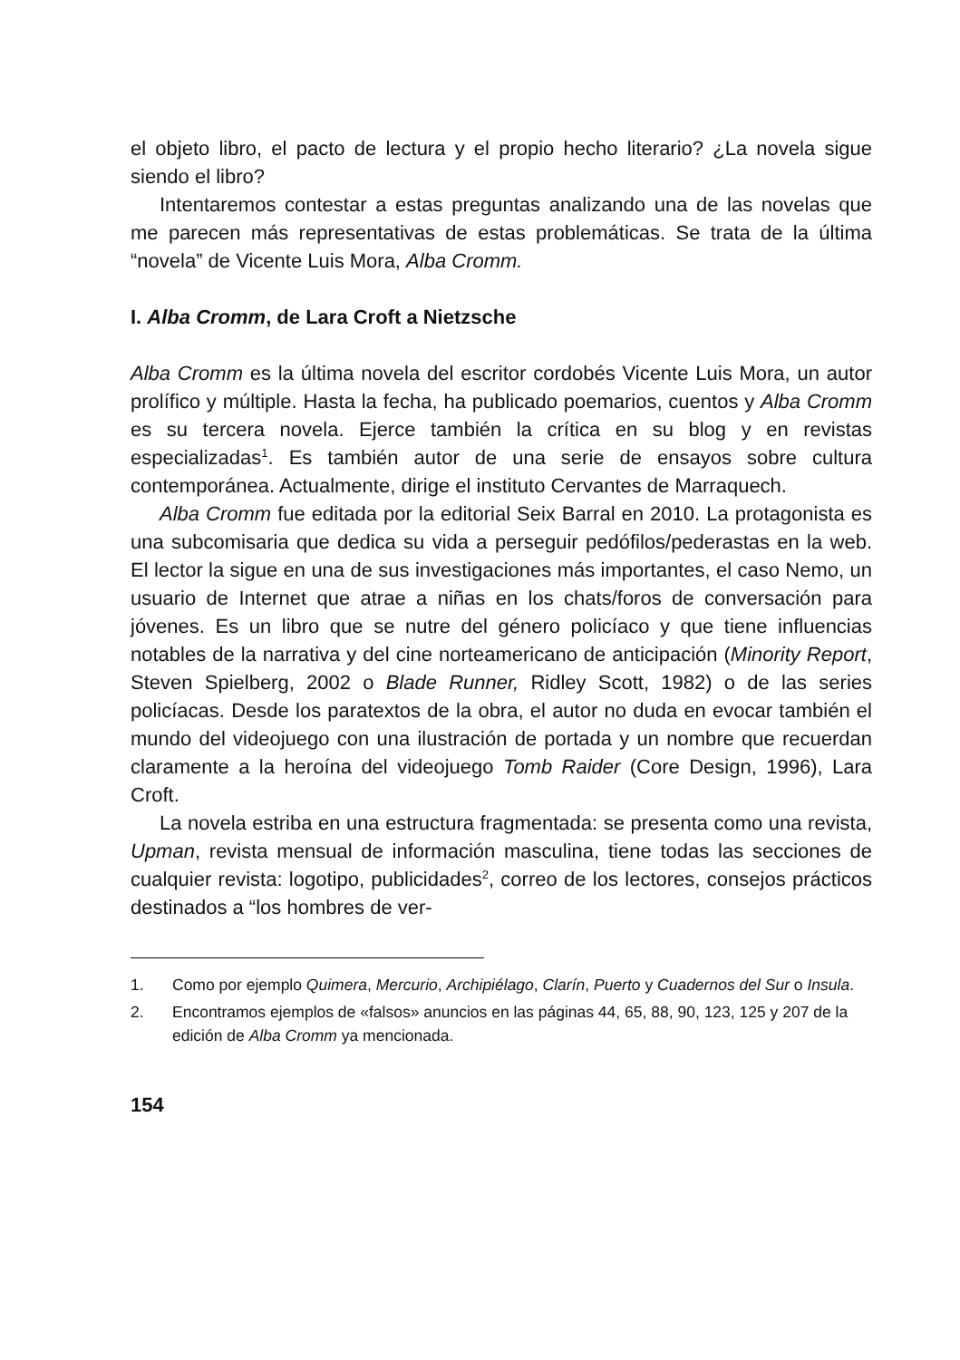el objeto libro, el pacto de lectura y el propio hecho literario? ¿La novela sigue siendo el libro?
Intentaremos contestar a estas preguntas analizando una de las novelas que me parecen más representativas de estas problemáticas. Se trata de la última “novela” de Vicente Luis Mora, Alba Cromm.
I. Alba Cromm, de Lara Croft a Nietzsche
Alba Cromm es la última novela del escritor cordobés Vicente Luis Mora, un autor prolífico y múltiple. Hasta la fecha, ha publicado poemarios, cuentos y Alba Cromm es su tercera novela. Ejerce también la crítica en su blog y en revistas especializadas<sup>1</sup>. Es también autor de una serie de ensayos sobre cultura contemporánea. Actualmente, dirige el instituto Cervantes de Marraquech.
Alba Cromm fue editada por la editorial Seix Barral en 2010. La protagonista es una subcomisaria que dedica su vida a perseguir pedófilos/pederastas en la web. El lector la sigue en una de sus investigaciones más importantes, el caso Nemo, un usuario de Internet que atrae a niñas en los chats/foros de conversación para jóvenes. Es un libro que se nutre del género policíaco y que tiene influencias notables de la narrativa y del cine norteamericano de anticipación (Minority Report, Steven Spielberg, 2002 o Blade Runner, Ridley Scott, 1982) o de las series policíacas. Desde los paratextos de la obra, el autor no duda en evocar también el mundo del videojuego con una ilustración de portada y un nombre que recuerdan claramente a la heroína del videojuego Tomb Raider (Core Design, 1996), Lara Croft.
La novela estriba en una estructura fragmentada: se presenta como una revista, Upman, revista mensual de información masculina, tiene todas las secciones de cualquier revista: logotipo, publicidades<sup>2</sup>, correo de los lectores, consejos prácticos destinados a “los hombres de ver-
1. Como por ejemplo Quimera, Mercurio, Archipiélago, Clarín, Puerto y Cuadernos del Sur o Insula.
2. Encontramos ejemplos de «falsos» anuncios en las páginas 44, 65, 88, 90, 123, 125 y 207 de la edición de Alba Cromm ya mencionada.
154